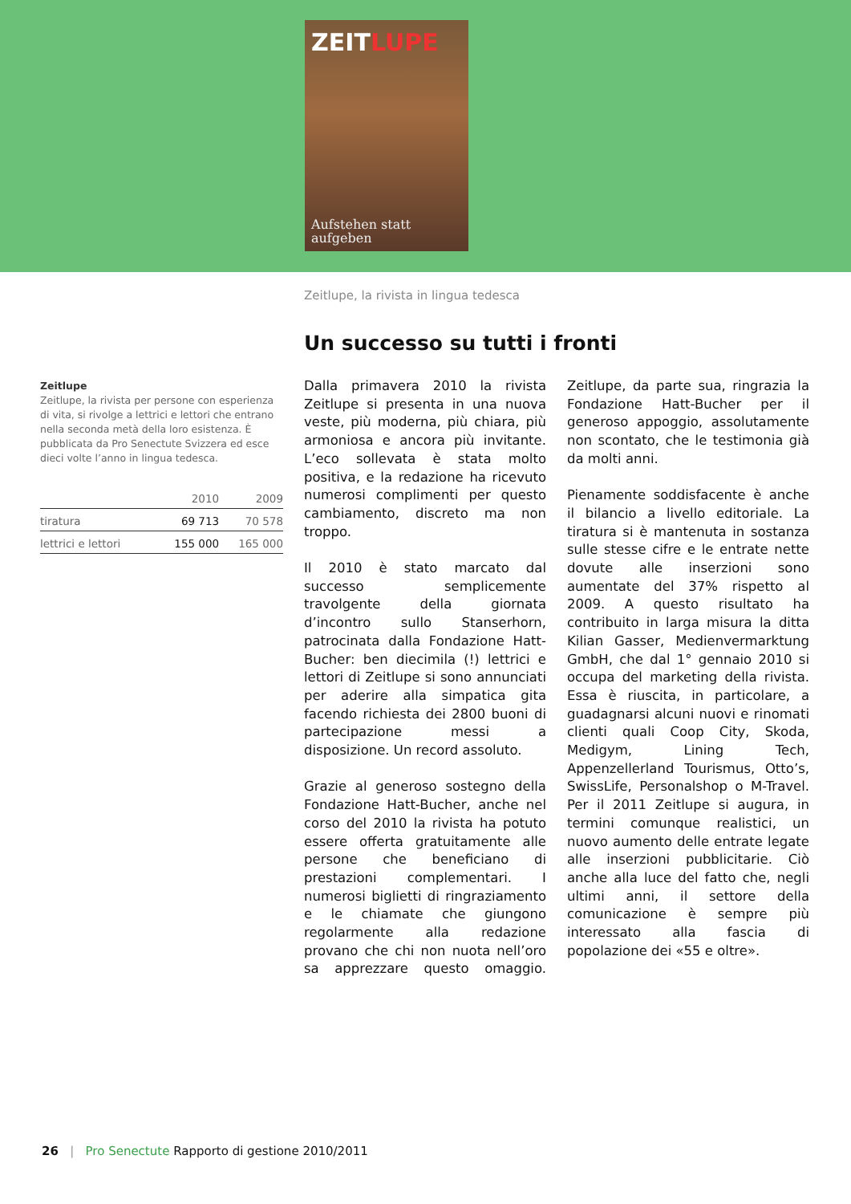ZEITLUPE
Aufstehen statt
aufgeben
Zeitlupe, la rivista in lingua tedesca
Un successo su tutti i fronti
Zeitlupe
Zeitlupe, la rivista per persone con esperienza di vita, si rivolge a lettrici e lettori che entrano nella seconda metà della loro esistenza. È pubblicata da Pro Senectute Svizzera ed esce dieci volte l’anno in lingua tedesca.
| | 2010 | 2009 |
| --- | --- | --- |
| tiratura | 69 713 | 70 578 |
| lettrici e lettori | 155 000 | 165 000 |
Dalla primavera 2010 la rivista Zeitlupe si presenta in una nuova veste, più moderna, più chiara, più armoniosa e ancora più invitante. L’eco sollevata è stata molto positiva, e la redazione ha ricevuto numerosi complimenti per questo cambiamento, discreto ma non troppo.
Il 2010 è stato marcato dal successo semplicemente travolgente della giornata d’incontro sullo Stanserhorn, patrocinata dalla Fondazione Hatt-Bucher: ben diecimila (!) lettrici e lettori di Zeitlupe si sono annunciati per aderire alla simpatica gita facendo richiesta dei 2800 buoni di partecipazione messi a disposizione. Un record assoluto.
Grazie al generoso sostegno della Fondazione Hatt-Bucher, anche nel corso del 2010 la rivista ha potuto essere offerta gratuitamente alle persone che beneficiano di prestazioni complementari. I numerosi biglietti di ringraziamento e le chiamate che giungono regolarmente alla redazione provano che chi non nuota nell’oro sa apprezzare questo omaggio. Zeitlupe, da parte sua, ringrazia la Fondazione Hatt-Bucher per il generoso appoggio, assolutamente non scontato, che le testimonia già da molti anni.
Pienamente soddisfacente è anche il bilancio a livello editoriale. La tiratura si è mantenuta in sostanza sulle stesse cifre e le entrate nette dovute alle inserzioni sono aumentate del 37% rispetto al 2009. A questo risultato ha contribuito in larga misura la ditta Kilian Gasser, Medienvermarktung GmbH, che dal 1° gennaio 2010 si occupa del marketing della rivista. Essa è riuscita, in particolare, a guadagnarsi alcuni nuovi e rinomati clienti quali Coop City, Skoda, Medigym, Lining Tech, Appenzellerland Tourismus, Otto’s, SwissLife, Personalshop o M-Travel. Per il 2011 Zeitlupe si augura, in termini comunque realistici, un nuovo aumento delle entrate legate alle inserzioni pubblicitarie. Ciò anche alla luce del fatto che, negli ultimi anni, il settore della comunicazione è sempre più interessato alla fascia di popolazione dei «55 e oltre».
26 | Pro Senectute Rapporto di gestione 2010/2011